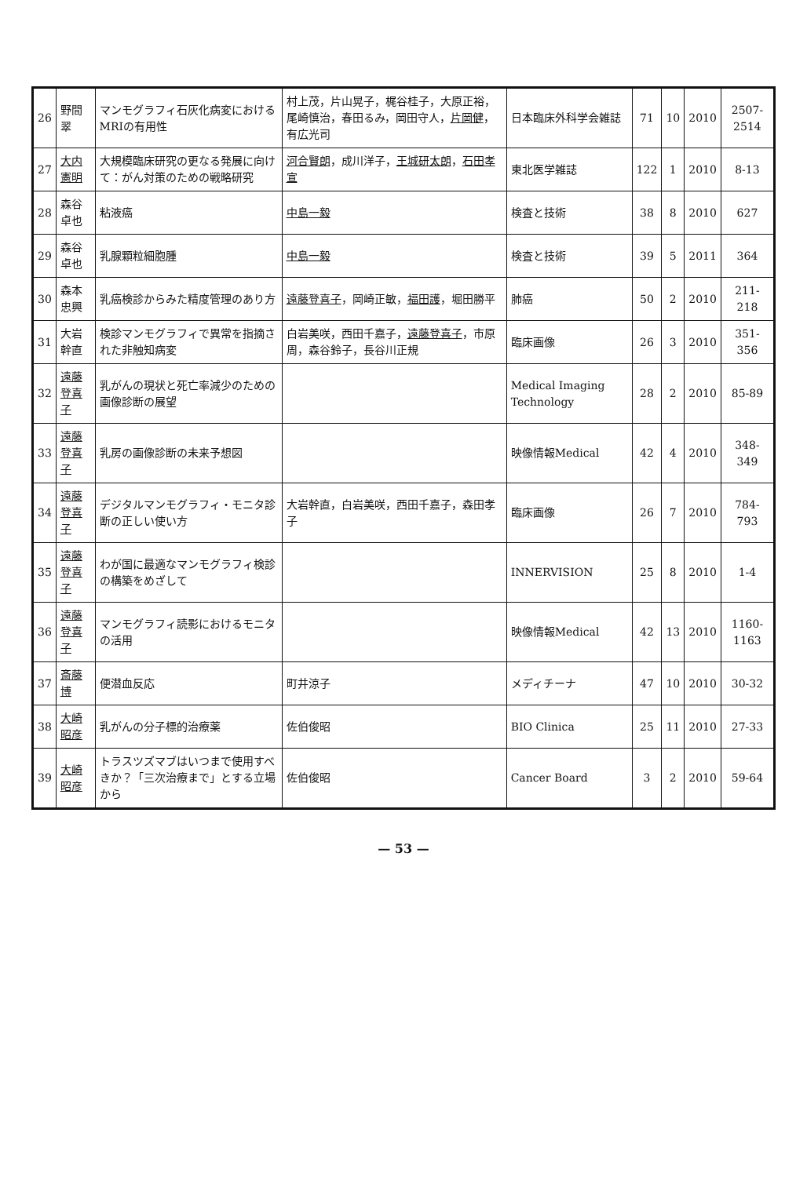| 26 | 野間翠 | マンモグラフィ石灰化病変におけるMRIの有用性 | 村上茂，片山晃子，梶谷桂子，大原正裕，尾崎慎治，春田るみ，岡田守人， 片岡健 ，有広光司 | 日本臨床外科学会雑誌 | 71 | 10 | 2010 | 2507-2514 |
| 27 | 大内憲明 | 大規模臨床研究の更なる発展に向けて：がん対策のための戦略研究 | 河合賢朗 ，成川洋子， 王城研太朗 ， 石田孝宣 | 東北医学雑誌 | 122 | 1 | 2010 | 8-13 |
| 28 | 森谷卓也 | 粘液癌 | 中島一毅 | 検査と技術 | 38 | 8 | 2010 | 627 |
| 29 | 森谷卓也 | 乳腺顆粒細胞腫 | 中島一毅 | 検査と技術 | 39 | 5 | 2011 | 364 |
| 30 | 森本忠興 | 乳癌検診からみた精度管理のあり方 | 遠藤登喜子 ，岡崎正敏， 福田護 ，堀田勝平 | 肺癌 | 50 | 2 | 2010 | 211-218 |
| 31 | 大岩幹直 | 検診マンモグラフィで異常を指摘された非触知病変 | 白岩美咲，西田千嘉子， 遠藤登喜子 ，市原周，森谷鈴子，長谷川正規 | 臨床画像 | 26 | 3 | 2010 | 351-356 |
| 32 | 遠藤登喜子 | 乳がんの現状と死亡率減少のための画像診断の展望 | | Medical Imaging Technology | 28 | 2 | 2010 | 85-89 |
| 33 | 遠藤登喜子 | 乳房の画像診断の未来予想図 | | 映像情報Medical | 42 | 4 | 2010 | 348-349 |
| 34 | 遠藤登喜子 | デジタルマンモグラフィ・モニタ診断の正しい使い方 | 大岩幹直，白岩美咲，西田千嘉子，森田孝子 | 臨床画像 | 26 | 7 | 2010 | 784-793 |
| 35 | 遠藤登喜子 | わが国に最適なマンモグラフィ検診の構築をめざして | | INNERVISION | 25 | 8 | 2010 | 1-4 |
| 36 | 遠藤登喜子 | マンモグラフィ読影におけるモニタの活用 | | 映像情報Medical | 42 | 13 | 2010 | 1160-1163 |
| 37 | 斎藤博 | 便潜血反応 | 町井涼子 | メディチーナ | 47 | 10 | 2010 | 30-32 |
| 38 | 大崎昭彦 | 乳がんの分子標的治療薬 | 佐伯俊昭 | BIO Clinica | 25 | 11 | 2010 | 27-33 |
| 39 | 大崎昭彦 | トラスツズマブはいつまで使用すべきか？「三次治療まで」とする立場から | 佐伯俊昭 | Cancer Board | 3 | 2 | 2010 | 59-64 |
— 53 —